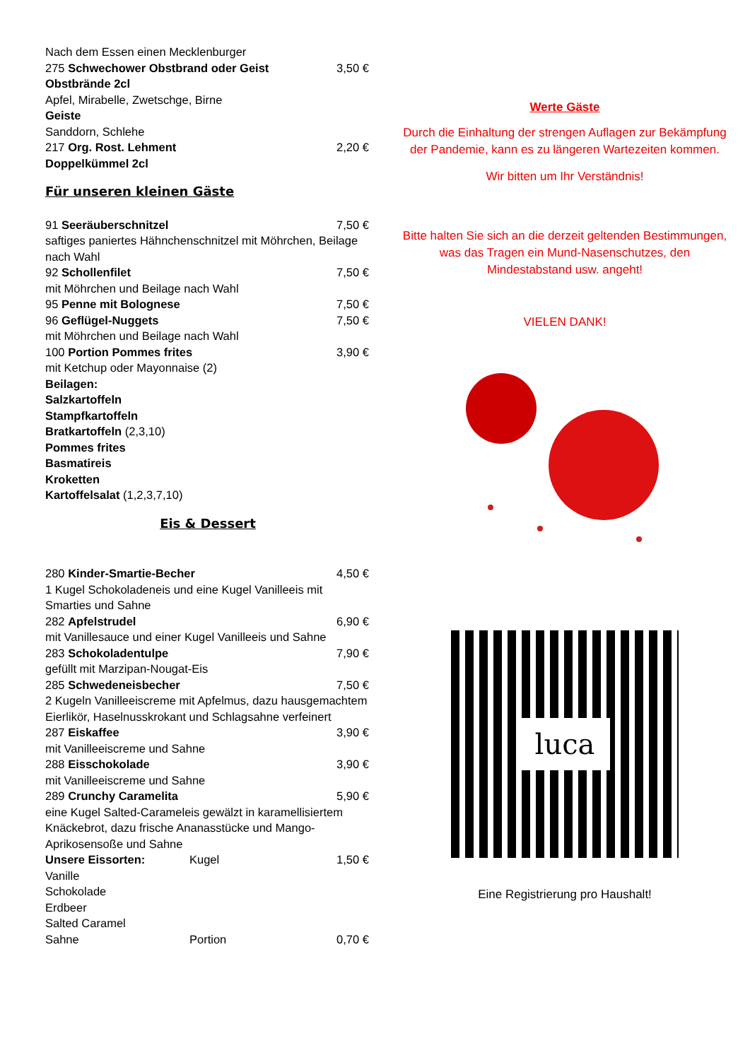Nach dem Essen einen Mecklenburger
275 Schwechower Obstbrand oder Geist 3,50 €
Obstbrände 2cl
Apfel, Mirabelle, Zwetschge, Birne
Geiste
Sanddorn, Schlehe
217 Org. Rost. Lehment 2,20 €
Doppelkümmel 2cl
Für unseren kleinen Gäste
91 Seeräuberschnitzel 7,50 €
saftiges paniertes Hähnchenschnitzel mit Möhrchen, Beilage nach Wahl
92 Schollenfilet 7,50 €
mit Möhrchen und Beilage nach Wahl
95 Penne mit Bolognese 7,50 €
96 Geflügel-Nuggets 7,50 €
mit Möhrchen und Beilage nach Wahl
100 Portion Pommes frites 3,90 €
mit Ketchup oder Mayonnaise (2)
Beilagen:
Salzkartoffeln
Stampfkartoffeln
Bratkartoffeln (2,3,10)
Pommes frites
Basmatireis
Kroketten
Kartoffelsalat (1,2,3,7,10)
Eis & Dessert
280 Kinder-Smartie-Becher 4,50 €
1 Kugel Schokoladeneis und eine Kugel Vanilleeis mit Smarties und Sahne
282 Apfelstrudel 6,90 €
mit Vanillesauce und einer Kugel Vanilleeis und Sahne
283 Schokoladentulpe 7,90 €
gefüllt mit Marzipan-Nougat-Eis
285 Schwedeneisbecher 7,50 €
2 Kugeln Vanilleeiscreme mit Apfelmus, dazu hausgemachtem Eierlikör, Haselnusskrokant und Schlagsahne verfeinert
287 Eiskaffee 3,90 €
mit Vanilleeiscreme und Sahne
288 Eisschokolade 3,90 €
mit Vanilleeiscreme und Sahne
289 Crunchy Caramelita 5,90 €
eine Kugel Salted-Carameleis gewälzt in karamellisiertem Knäckebrot, dazu frische Ananasstücke und Mango-Aprikosensoße und Sahne
Unsere Eissorten: Kugel 1,50 €
Vanille
Schokolade
Erdbeer
Salted Caramel
Sahne Portion 0,70 €
Werte Gäste
Durch die Einhaltung der strengen Auflagen zur Bekämpfung der Pandemie, kann es zu längeren Wartezeiten kommen.
Wir bitten um Ihr Verständnis!
Bitte halten Sie sich an die derzeit geltenden Bestimmungen, was das Tragen ein Mund-Nasenschutzes, den Mindestabstand usw. angeht!
VIELEN DANK!
luca
Eine Registrierung pro Haushalt!